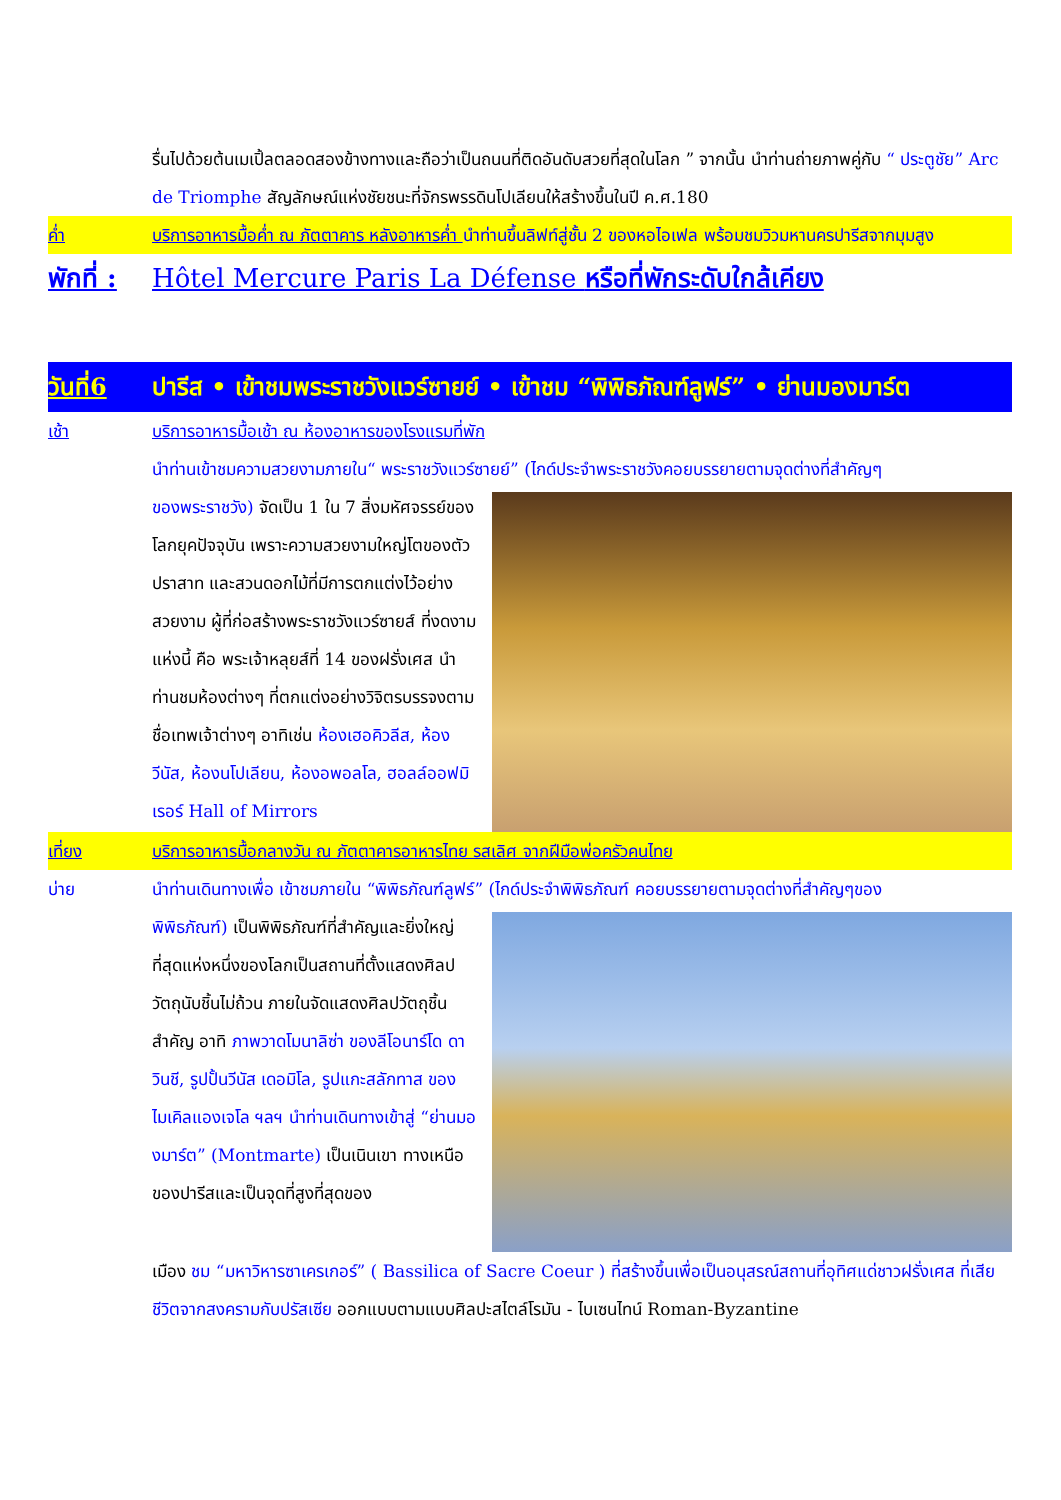รื่นไปด้วยต้นเมเปิ้ลตลอดสองข้างทางและถือว่าเป็นถนนที่ติดอันดับสวยที่สุดในโลก ” จากนั้น นำท่านถ่ายภาพคู่กับ “ ประตูชัย” Arc de Triomphe สัญลักษณ์แห่งชัยชนะที่จักรพรรดินโปเลียนให้สร้างขึ้นในปี ค.ศ.180
ค่ำ บริการอาหารมื้อค่ำ ณ ภัตตาคาร หลังอาหารค่ำ นำท่านขึ้นลิฟท์สู่ชั้น 2 ของหอไอเฟล พร้อมชมวิวมหานครปารีสจากมุมสูง
พักที่ :
Hôtel Mercure Paris La Défense หรือที่พักระดับใกล้เคียง
วันที่6 ปารีส • เข้าชมพระราชวังแวร์ซายย์ • เข้าชม “พิพิธภัณฑ์ลูฟร์” • ย่านมองมาร์ต
เช้า บริการอาหารมื้อเช้า ณ ห้องอาหารของโรงแรมที่พัก
นำท่านเข้าชมความสวยงามภายใน“ พระราชวังแวร์ซายย์” (ไกด์ประจำพระราชวังคอยบรรยายตามจุดต่างที่สำคัญๆ
ของพระราชวัง) จัดเป็น 1 ใน 7 สิ่งมหัศจรรย์ของโลกยุคปัจจุบัน เพราะความสวยงามใหญ่โตของตัวปราสาท และสวนดอกไม้ที่มีการตกแต่งไว้อย่างสวยงาม ผู้ที่ก่อสร้างพระราชวังแวร์ซายส์ ที่งดงามแห่งนี้ คือ พระเจ้าหลุยส์ที่ 14 ของฝรั่งเศส นำท่านชมห้องต่างๆ ที่ตกแต่งอย่างวิจิตรบรรจงตามชื่อเทพเจ้าต่างๆ อาทิเช่น ห้องเฮอคิวลีส, ห้องวีนัส, ห้องนโปเลียน, ห้องอพอลโล, ฮอลล์ออฟมิเรอร์ Hall of Mirrors
เที่ยง บริการอาหารมื้อกลางวัน ณ ภัตตาคารอาหารไทย รสเลิศ จากฝีมือพ่อครัวคนไทย
บ่าย นำท่านเดินทางเพื่อ เข้าชมภายใน “พิพิธภัณฑ์ลูฟร์” (ไกด์ประจำพิพิธภัณฑ์ คอยบรรยายตามจุดต่างที่สำคัญๆของ
พิพิธภัณฑ์) เป็นพิพิธภัณฑ์ที่สำคัญและยิ่งใหญ่ที่สุดแห่งหนึ่งของโลกเป็นสถานที่ตั้งแสดงศิลปวัตถุนับชิ้นไม่ถ้วน ภายในจัดแสดงศิลปวัตถุชิ้นสำคัญ อาทิ ภาพวาดโมนาลิซ่า ของลีโอนาร์โด ดาวินชี, รูปปั้นวีนัส เดอมิโล, รูปแกะสลักทาส ของไมเคิลแองเจโล ฯลฯ นำท่านเดินทางเข้าสู่ “ย่านมองมาร์ต” (Montmarte) เป็นเนินเขา ทางเหนือของปารีสและเป็นจุดที่สูงที่สุดของ
เมือง ชม “มหาวิหารซาเครเกอร์” ( Bassilica of Sacre Coeur ) ที่สร้างขึ้นเพื่อเป็นอนุสรณ์สถานที่อุทิศแด่ชาวฝรั่งเศส ที่เสียชีวิตจากสงครามกับปรัสเซีย ออกแบบตามแบบศิลปะสไตล์โรมัน - ไบเซนไทน์ Roman-Byzantine